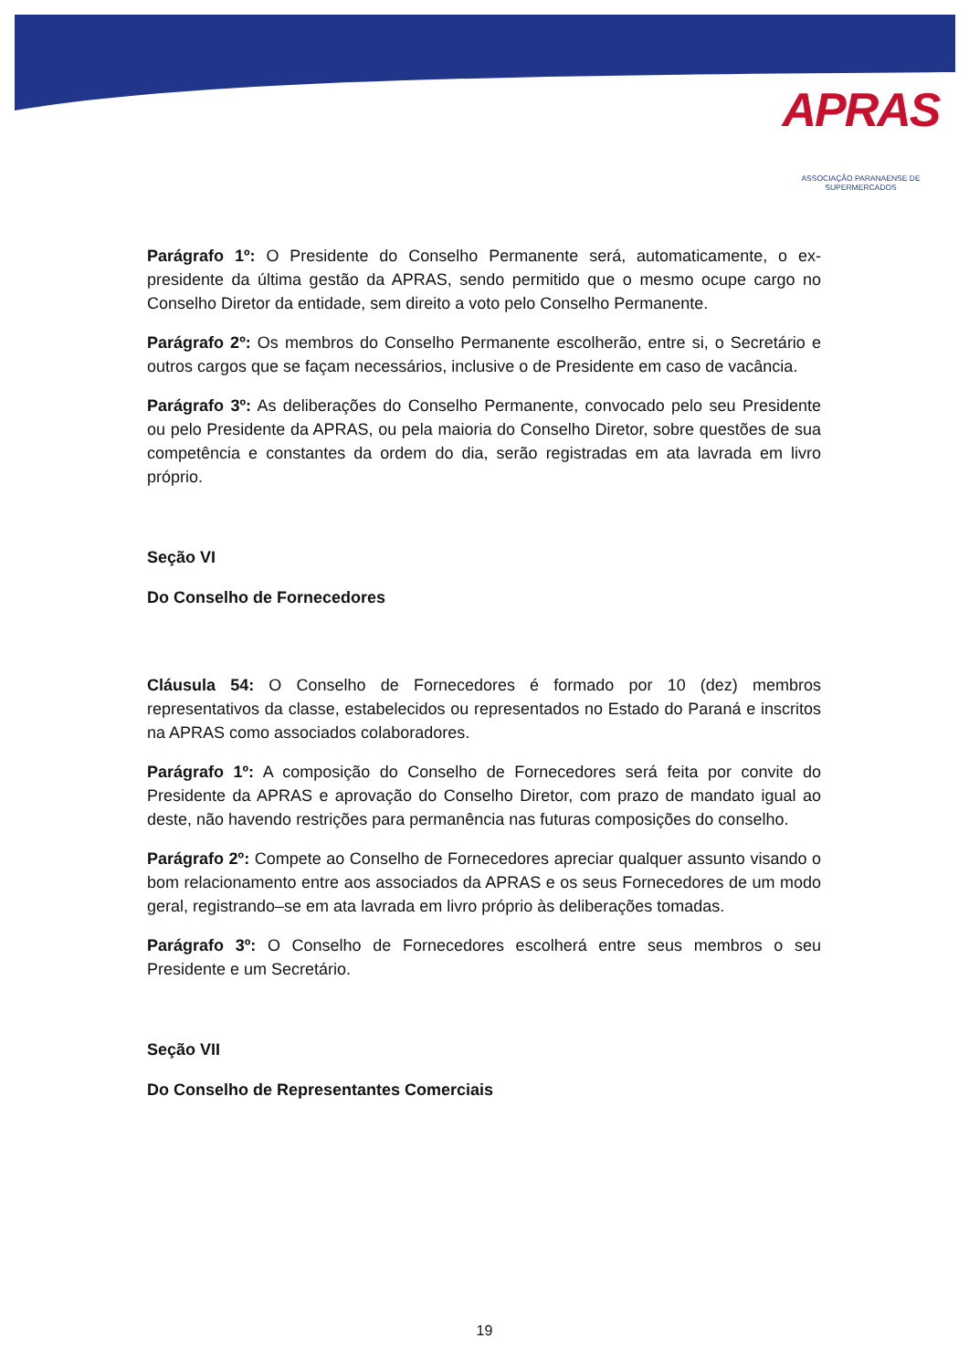APRAS
ASSOCIAÇÃO PARANAENSE DE SUPERMERCADOS
Parágrafo 1º: O Presidente do Conselho Permanente será, automaticamente, o ex-presidente da última gestão da APRAS, sendo permitido que o mesmo ocupe cargo no Conselho Diretor da entidade, sem direito a voto pelo Conselho Permanente.
Parágrafo 2º: Os membros do Conselho Permanente escolherão, entre si, o Secretário e outros cargos que se façam necessários, inclusive o de Presidente em caso de vacância.
Parágrafo 3º: As deliberações do Conselho Permanente, convocado pelo seu Presidente ou pelo Presidente da APRAS, ou pela maioria do Conselho Diretor, sobre questões de sua competência e constantes da ordem do dia, serão registradas em ata lavrada em livro próprio.
Seção VI
Do Conselho de Fornecedores
Cláusula 54: O Conselho de Fornecedores é formado por 10 (dez) membros representativos da classe, estabelecidos ou representados no Estado do Paraná e inscritos na APRAS como associados colaboradores.
Parágrafo 1º: A composição do Conselho de Fornecedores será feita por convite do Presidente da APRAS e aprovação do Conselho Diretor, com prazo de mandato igual ao deste, não havendo restrições para permanência nas futuras composições do conselho.
Parágrafo 2º: Compete ao Conselho de Fornecedores apreciar qualquer assunto visando o bom relacionamento entre aos associados da APRAS e os seus Fornecedores de um modo geral, registrando–se em ata lavrada em livro próprio às deliberações tomadas.
Parágrafo 3º: O Conselho de Fornecedores escolherá entre seus membros o seu Presidente e um Secretário.
Seção VII
Do Conselho de Representantes Comerciais
19